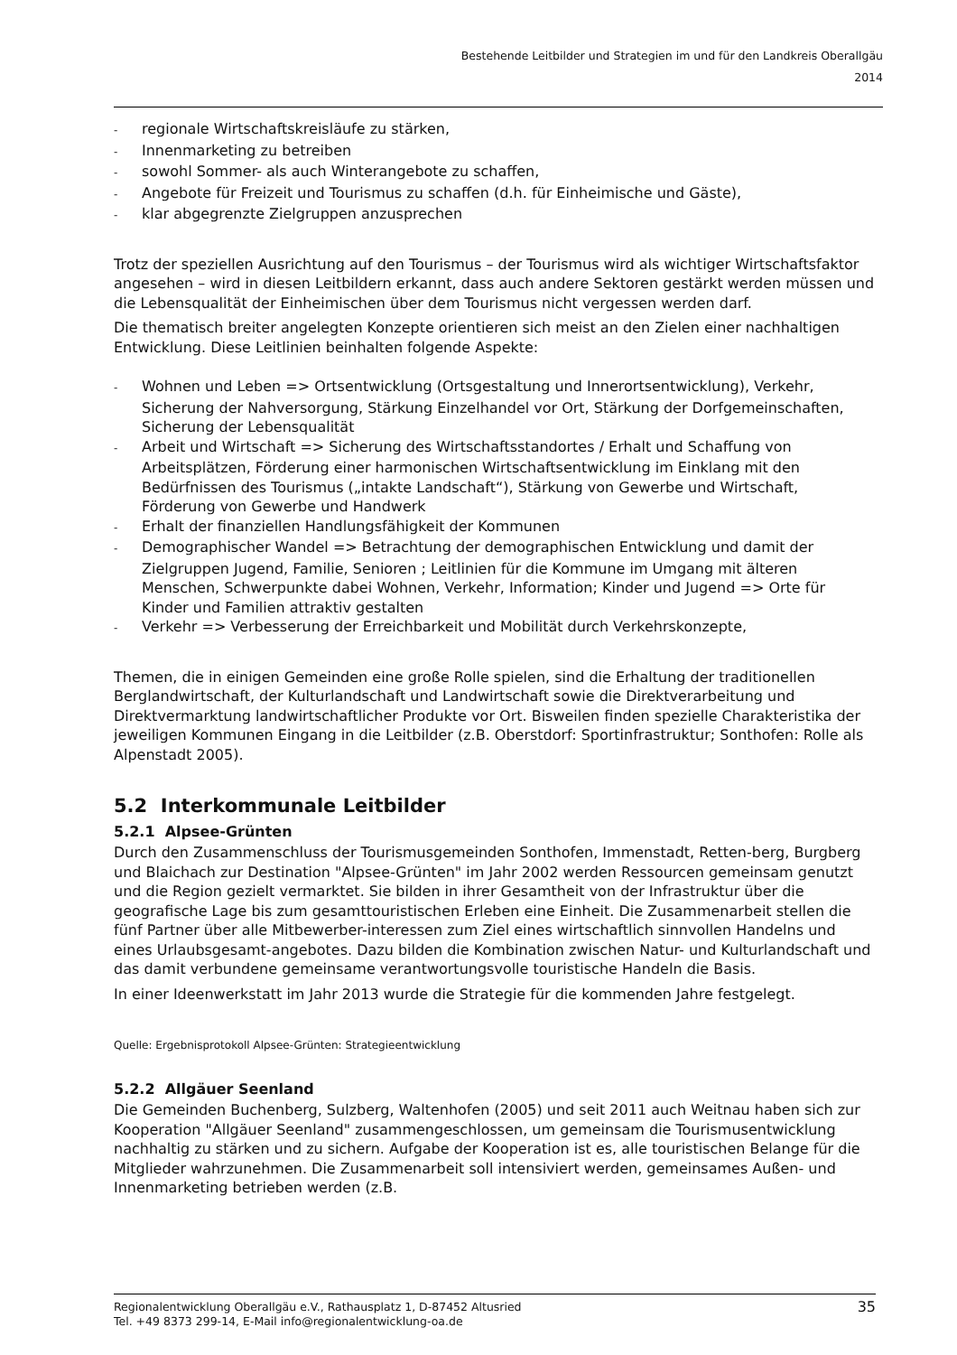Bestehende Leitbilder und Strategien im und für den Landkreis Oberallgäu
2014
- regionale Wirtschaftskreisläufe zu stärken,
- Innenmarketing zu betreiben
- sowohl Sommer- als auch Winterangebote zu schaffen,
- Angebote für Freizeit und Tourismus zu schaffen (d.h. für Einheimische und Gäste),
- klar abgegrenzte Zielgruppen anzusprechen
Trotz der speziellen Ausrichtung auf den Tourismus – der Tourismus wird als wichtiger Wirtschaftsfaktor angesehen – wird in diesen Leitbildern erkannt, dass auch andere Sektoren gestärkt werden müssen und die Lebensqualität der Einheimischen über dem Tourismus nicht vergessen werden darf.
Die thematisch breiter angelegten Konzepte orientieren sich meist an den Zielen einer nachhaltigen Entwicklung. Diese Leitlinien beinhalten folgende Aspekte:
- Wohnen und Leben => Ortsentwicklung (Ortsgestaltung und Innerortsentwicklung), Verkehr, Sicherung der Nahversorgung, Stärkung Einzelhandel vor Ort, Stärkung der Dorfgemeinschaften, Sicherung der Lebensqualität
- Arbeit und Wirtschaft => Sicherung des Wirtschaftsstandortes / Erhalt und Schaffung von Arbeitsplätzen, Förderung einer harmonischen Wirtschaftsentwicklung im Einklang mit den Bedürfnissen des Tourismus („intakte Landschaft“), Stärkung von Gewerbe und Wirtschaft, Förderung von Gewerbe und Handwerk
- Erhalt der finanziellen Handlungsfähigkeit der Kommunen
- Demographischer Wandel => Betrachtung der demographischen Entwicklung und damit der Zielgruppen Jugend, Familie, Senioren ; Leitlinien für die Kommune im Umgang mit älteren Menschen, Schwerpunkte dabei Wohnen, Verkehr, Information; Kinder und Jugend => Orte für Kinder und Familien attraktiv gestalten
- Verkehr => Verbesserung der Erreichbarkeit und Mobilität durch Verkehrskonzepte,
Themen, die in einigen Gemeinden eine große Rolle spielen, sind die Erhaltung der traditionellen Berglandwirtschaft, der Kulturlandschaft und Landwirtschaft sowie die Direktverarbeitung und Direktvermarktung landwirtschaftlicher Produkte vor Ort. Bisweilen finden spezielle Charakteristika der jeweiligen Kommunen Eingang in die Leitbilder (z.B. Oberstdorf: Sportinfrastruktur; Sonthofen: Rolle als Alpenstadt 2005).
5.2 Interkommunale Leitbilder
5.2.1 Alpsee-Grünten
Durch den Zusammenschluss der Tourismusgemeinden Sonthofen, Immenstadt, Retten-berg, Burgberg und Blaichach zur Destination "Alpsee-Grünten" im Jahr 2002 werden Ressourcen gemeinsam genutzt und die Region gezielt vermarktet. Sie bilden in ihrer Gesamtheit von der Infrastruktur über die geografische Lage bis zum gesamttouristischen Erleben eine Einheit. Die Zusammenarbeit stellen die fünf Partner über alle Mitbewerber-interessen zum Ziel eines wirtschaftlich sinnvollen Handelns und eines Urlaubsgesamt-angebotes. Dazu bilden die Kombination zwischen Natur- und Kulturlandschaft und das damit verbundene gemeinsame verantwortungsvolle touristische Handeln die Basis.
In einer Ideenwerkstatt im Jahr 2013 wurde die Strategie für die kommenden Jahre festgelegt.
Quelle: Ergebnisprotokoll Alpsee-Grünten: Strategieentwicklung
5.2.2 Allgäuer Seenland
Die Gemeinden Buchenberg, Sulzberg, Waltenhofen (2005) und seit 2011 auch Weitnau haben sich zur Kooperation "Allgäuer Seenland" zusammengeschlossen, um gemeinsam die Tourismusentwicklung nachhaltig zu stärken und zu sichern. Aufgabe der Kooperation ist es, alle touristischen Belange für die Mitglieder wahrzunehmen. Die Zusammenarbeit soll intensiviert werden, gemeinsames Außen- und Innenmarketing betrieben werden (z.B.
35 Regionalentwicklung Oberallgäu e.V., Rathausplatz 1, D-87452 Altusried
Tel. +49 8373 299-14, E-Mail info@regionalentwicklung-oa.de